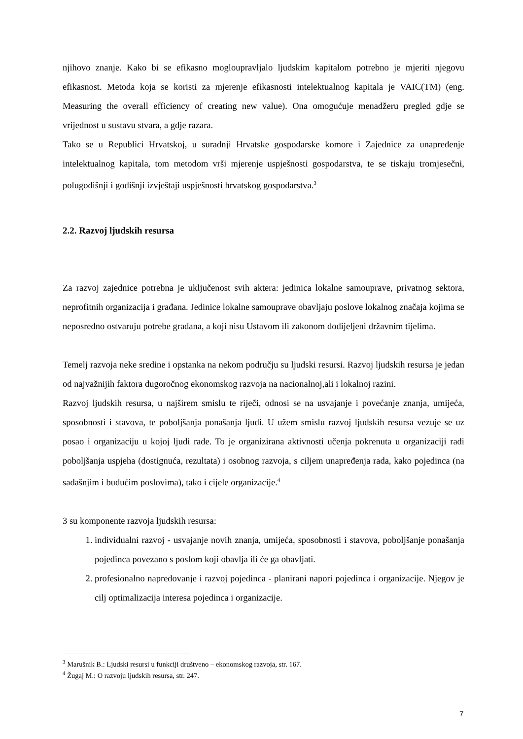njihovo znanje. Kako bi se efikasno mogloupravljalo ljudskim kapitalom potrebno je mjeriti njegovu efikasnost. Metoda koja se koristi za mjerenje efikasnosti intelektualnog kapitala je VAIC(TM) (eng. Measuring the overall efficiency of creating new value). Ona omogućuje menadžeru pregled gdje se vrijednost u sustavu stvara, a gdje razara.
Tako se u Republici Hrvatskoj, u suradnji Hrvatske gospodarske komore i Zajednice za unapređenje intelektualnog kapitala, tom metodom vrši mjerenje uspješnosti gospodarstva, te se tiskaju tromjesečni, polugodišnji i godišnji izvještaji uspješnosti hrvatskog gospodarstva.<sup>3</sup>
2.2. Razvoj ljudskih resursa
Za razvoj zajednice potrebna je uključenost svih aktera: jedinica lokalne samouprave, privatnog sektora, neprofitnih organizacija i građana. Jedinice lokalne samouprave obavljaju poslove lokalnog značaja kojima se neposredno ostvaruju potrebe građana, a koji nisu Ustavom ili zakonom dodijeljeni državnim tijelima.
Temelj razvoja neke sredine i opstanka na nekom području su ljudski resursi. Razvoj ljudskih resursa je jedan od najvažnijih faktora dugoročnog ekonomskog razvoja na nacionalnoj,ali i lokalnoj razini.
Razvoj ljudskih resursa, u najširem smislu te riječi, odnosi se na usvajanje i povećanje znanja, umijeća, sposobnosti i stavova, te poboljšanja ponašanja ljudi. U užem smislu razvoj ljudskih resursa vezuje se uz posao i organizaciju u kojoj ljudi rade. To je organizirana aktivnosti učenja pokrenuta u organizaciji radi poboljšanja uspjeha (dostignuća, rezultata) i osobnog razvoja, s ciljem unapređenja rada, kako pojedinca (na sadašnjim i budućim poslovima), tako i cijele organizacije.<sup>4</sup>
3 su komponente razvoja ljudskih resursa:
1. individualni razvoj - usvajanje novih znanja, umijeća, sposobnosti i stavova, poboljšanje ponašanja pojedinca povezano s poslom koji obavlja ili će ga obavljati.
2. profesionalno napredovanje i razvoj pojedinca - planirani napori pojedinca i organizacije. Njegov je cilj optimalizacija interesa pojedinca i organizacije.
<sup>3</sup> Marušnik B.: Ljudski resursi u funkciji društveno – ekonomskog razvoja, str. 167.
<sup>4</sup> Žugaj M.: O razvoju ljudskih resursa, str. 247.
7